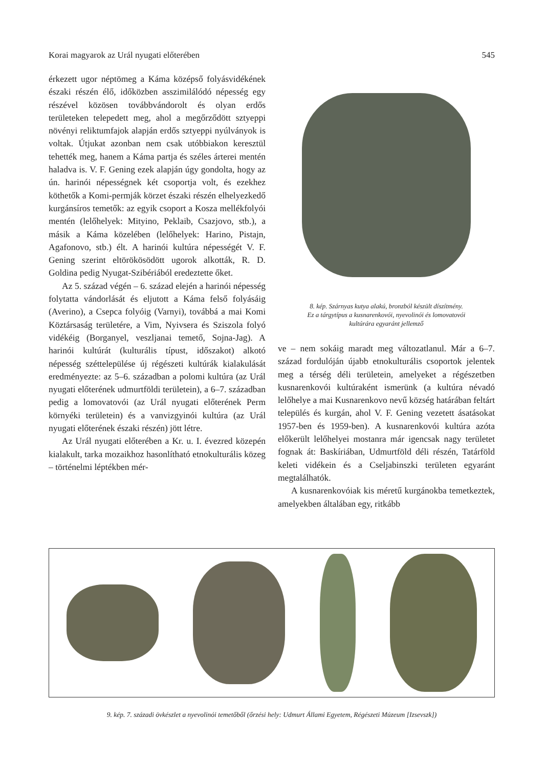Korai magyarok az Urál nyugati előterében 545
érkezett ugor néptömeg a Káma középső folyásvidékének északi részén élő, időközben asszimilálódó népesség egy részével közösen továbbvándorolt és olyan erdős területeken telepedett meg, ahol a megőrződött sztyeppi növényi reliktumfajok alapján erdős sztyeppi nyúlványok is voltak. Útjukat azonban nem csak utóbbiakon keresztül tehették meg, hanem a Káma partja és széles árterei mentén haladva is. V. F. Gening ezek alapján úgy gondolta, hogy az ún. harinói népességnek két csoportja volt, és ezekhez köthetők a Komi-permják körzet északi részén elhelyezkedő kurgánsíros temetők: az egyik csoport a Kosza mellékfolyói mentén (lelőhelyek: Mityino, Peklaib, Csazjovo, stb.), a másik a Káma közelében (lelőhelyek: Harino, Pistajn, Agafonovo, stb.) élt. A harinói kultúra népességét V. F. Gening szerint eltörökösödött ugorok alkották, R. D. Goldina pedig Nyugat-Szibériából eredeztette őket.
Az 5. század végén – 6. század elején a harinói népesség folytatta vándorlását és eljutott a Káma felső folyásáig (Averino), a Csepca folyóig (Varnyi), továbbá a mai Komi Köztársaság területére, a Vim, Nyivsera és Sziszola folyó vidékéig (Borganyel, veszljanai temető, Sojna-Jag). A harinói kultúrát (kulturális típust, időszakot) alkotó népesség széttelepülése új régészeti kultúrák kialakulását eredményezte: az 5–6. században a polomi kultúra (az Urál nyugati előterének udmurtföldi területein), a 6–7. században pedig a lomovatovói (az Urál nyugati előterének Perm környéki területein) és a vanvizgyinói kultúra (az Urál nyugati előterének északi részén) jött létre.
Az Urál nyugati előterében a Kr. u. I. évezred közepén kialakult, tarka mozaikhoz hasonlítható etnokulturális közeg – történelmi léptékben mér-
8. kép. Szárnyas kutya alakú, bronzból készült díszítmény.
Ez a tárgytípus a kusnarenkovói, nyevolinói és lomovatovói
kultúrára egyaránt jellemző
ve – nem sokáig maradt meg változatlanul. Már a 6–7. század fordulóján újabb etnokulturális csoportok jelentek meg a térség déli területein, amelyeket a régészetben kusnarenkovói kultúraként ismerünk (a kultúra névadó lelőhelye a mai Kusnarenkovo nevű község határában feltárt település és kurgán, ahol V. F. Gening vezetett ásatásokat 1957-ben és 1959-ben). A kusnarenkovói kultúra azóta előkerült lelőhelyei mostanra már igencsak nagy területet fognak át: Baskíriában, Udmurtföld déli részén, Tatárföld keleti vidékein és a Cseljabinszki területen egyaránt megtalálhatók.
A kusnarenkovóiak kis méretű kurgánokba temetkeztek, amelyekben általában egy, ritkább
9. kép. 7. századi övkészlet a nyevolinói temetőből (őrzési hely: Udmurt Állami Egyetem, Régészeti Múzeum [Izsevszk])